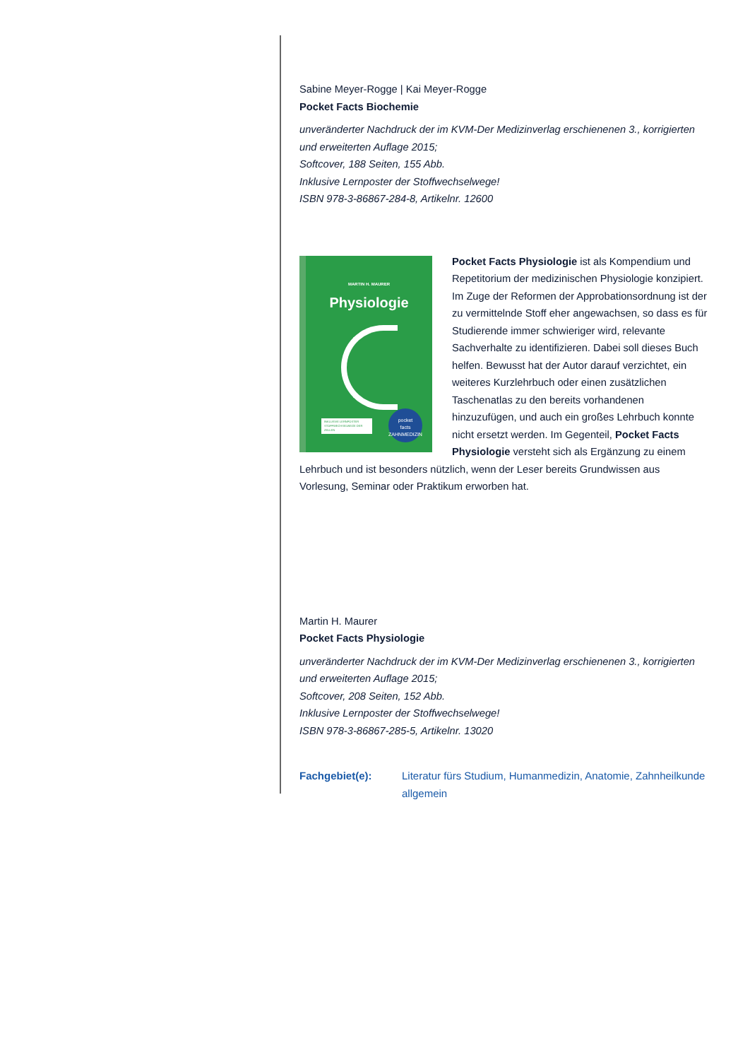Sabine Meyer-Rogge | Kai Meyer-Rogge
Pocket Facts Biochemie
unveränderter Nachdruck der im KVM-Der Medizinverlag erschienenen 3., korrigierten und erweiterten Auflage 2015;
Softcover, 188 Seiten, 155 Abb.
Inklusive Lernposter der Stoffwechselwege!
ISBN 978-3-86867-284-8, Artikelnr. 12600
MARTIN H. MAURER
Physiologie
INKLUSIVE LERNPOSTER STOFFWECHSELWEGE DER ZELLEN
pocket
facts
ZAHNMEDIZIN
Pocket Facts Physiologie ist als Kompendium und Repetitorium der medizinischen Physiologie konzipiert. Im Zuge der Reformen der Approbationsordnung ist der zu vermittelnde Stoff eher angewachsen, so dass es für Studierende immer schwieriger wird, relevante Sachverhalte zu identifizieren. Dabei soll dieses Buch helfen. Bewusst hat der Autor darauf verzichtet, ein weiteres Kurzlehrbuch oder einen zusätzlichen Taschenatlas zu den bereits vorhandenen hinzuzufügen, und auch ein großes Lehrbuch konnte nicht ersetzt werden. Im Gegenteil, Pocket Facts Physiologie versteht sich als Ergänzung zu einem Lehrbuch und ist besonders nützlich, wenn der Leser bereits Grundwissen aus Vorlesung, Seminar oder Praktikum erworben hat.
Martin H. Maurer
Pocket Facts Physiologie
unveränderter Nachdruck der im KVM-Der Medizinverlag erschienenen 3., korrigierten und erweiterten Auflage 2015;
Softcover, 208 Seiten, 152 Abb.
Inklusive Lernposter der Stoffwechselwege!
ISBN 978-3-86867-285-5, Artikelnr. 13020
Fachgebiet(e): Literatur fürs Studium, Humanmedizin, Anatomie, Zahnheilkunde allgemein